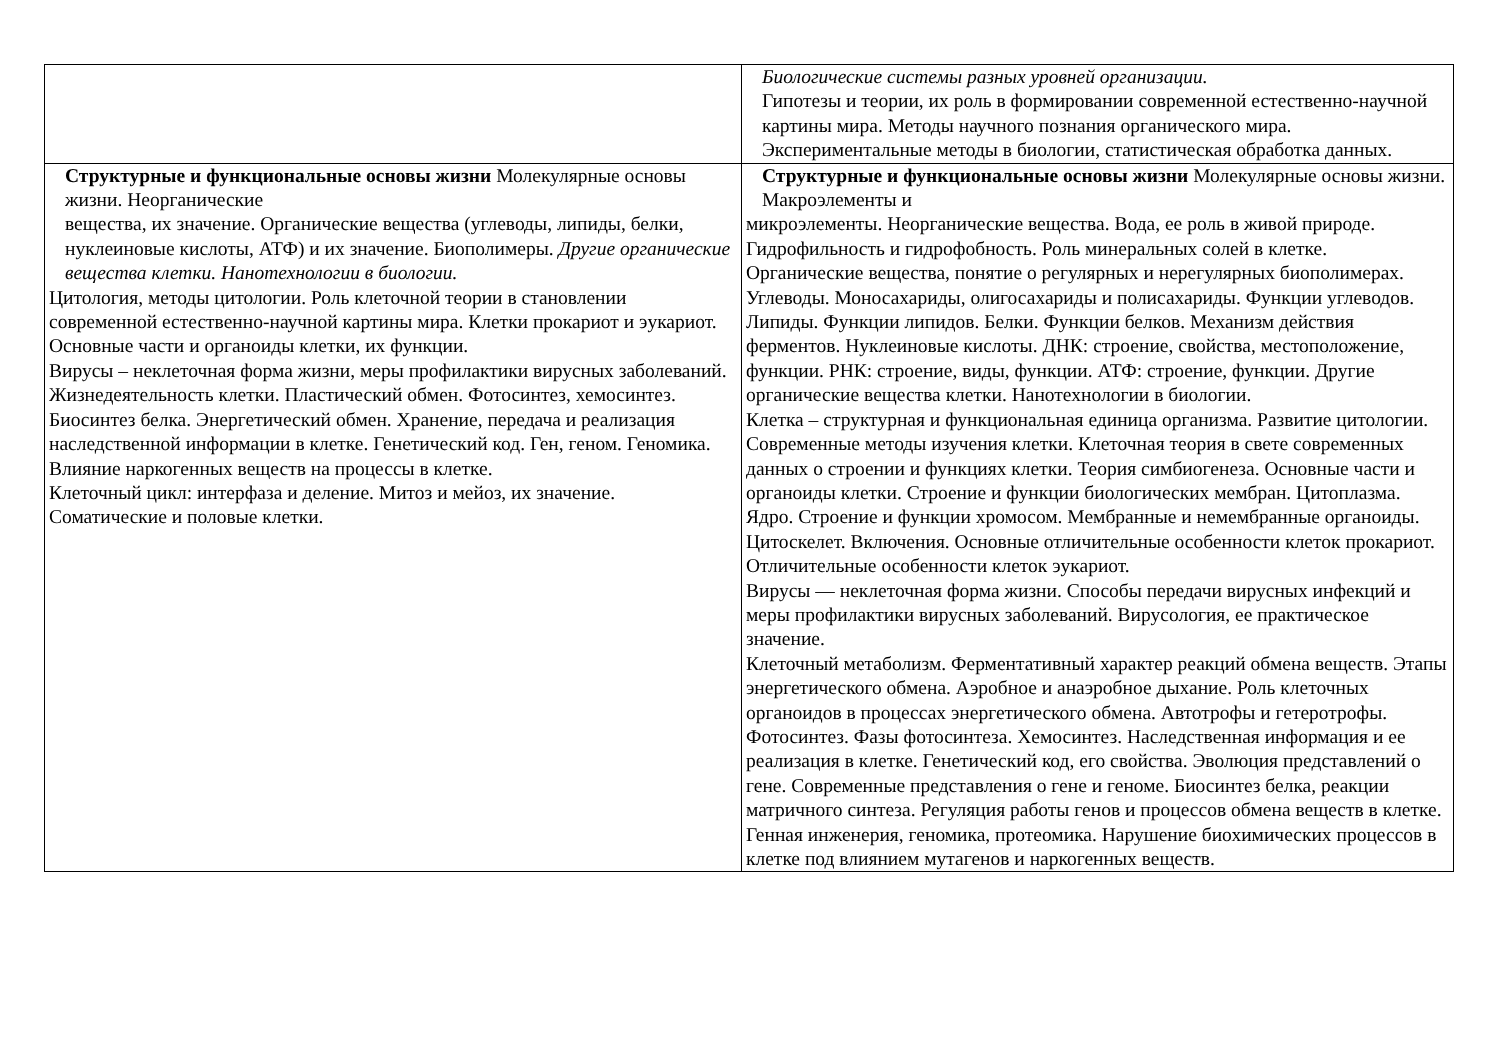| | Биологические системы разных уровней организации. Гипотезы и теории, их роль в формировании современной естественно-научной картины мира. Методы научного познания органического мира. Экспериментальные методы в биологии, статистическая обработка данных. |
| Структурные и функциональные основы жизни Молекулярные основы жизни. Неорганические вещества, их значение. Органические вещества (углеводы, липиды, белки, нуклеиновые кислоты, АТФ) и их значение. Биополимеры. Другие органические вещества клетки. Нанотехнологии в биологии. Цитология, методы цитологии. Роль клеточной теории в становлении современной естественно-научной картины мира. Клетки прокариот и эукариот. Основные части и органоиды клетки, их функции. Вирусы – неклеточная форма жизни, меры профилактики вирусных заболеваний. Жизнедеятельность клетки. Пластический обмен. Фотосинтез, хемосинтез. Биосинтез белка. Энергетический обмен. Хранение, передача и реализация наследственной информации в клетке. Генетический код. Ген, геном. Геномика. Влияние наркогенных веществ на процессы в клетке. Клеточный цикл: интерфаза и деление. Митоз и мейоз, их значение. Соматические и половые клетки. | Структурные и функциональные основы жизни Молекулярные основы жизни. Макроэлементы и микроэлементы. Неорганические вещества. Вода, ее роль в живой природе. Гидрофильность и гидрофобность. Роль минеральных солей в клетке. Органические вещества, понятие о регулярных и нерегулярных биополимерах. Углеводы. Моносахариды, олигосахариды и полисахариды. Функции углеводов. Липиды. Функции липидов. Белки. Функции белков. Механизм действия ферментов. Нуклеиновые кислоты. ДНК: строение, свойства, местоположение, функции. РНК: строение, виды, функции. АТФ: строение, функции. Другие органические вещества клетки. Нанотехнологии в биологии. Клетка – структурная и функциональная единица организма. Развитие цитологии. Современные методы изучения клетки. Клеточная теория в свете современных данных о строении и функциях клетки. Теория симбиогенеза. Основные части и органоиды клетки. Строение и функции биологических мембран. Цитоплазма. Ядро. Строение и функции хромосом. Мембранные и немембранные органоиды. Цитоскелет. Включения. Основные отличительные особенности клеток прокариот. Отличительные особенности клеток эукариот. Вирусы — неклеточная форма жизни. Способы передачи вирусных инфекций и меры профилактики вирусных заболеваний. Вирусология, ее практическое значение. Клеточный метаболизм. Ферментативный характер реакций обмена веществ. Этапы энергетического обмена. Аэробное и анаэробное дыхание. Роль клеточных органоидов в процессах энергетического обмена. Автотрофы и гетеротрофы. Фотосинтез. Фазы фотосинтеза. Хемосинтез. Наследственная информация и ее реализация в клетке. Генетический код, его свойства. Эволюция представлений о гене. Современные представления о гене и геноме. Биосинтез белка, реакции матричного синтеза. Регуляция работы генов и процессов обмена веществ в клетке. Генная инженерия, геномика, протеомика. Нарушение биохимических процессов в клетке под влиянием мутагенов и наркогенных веществ. |